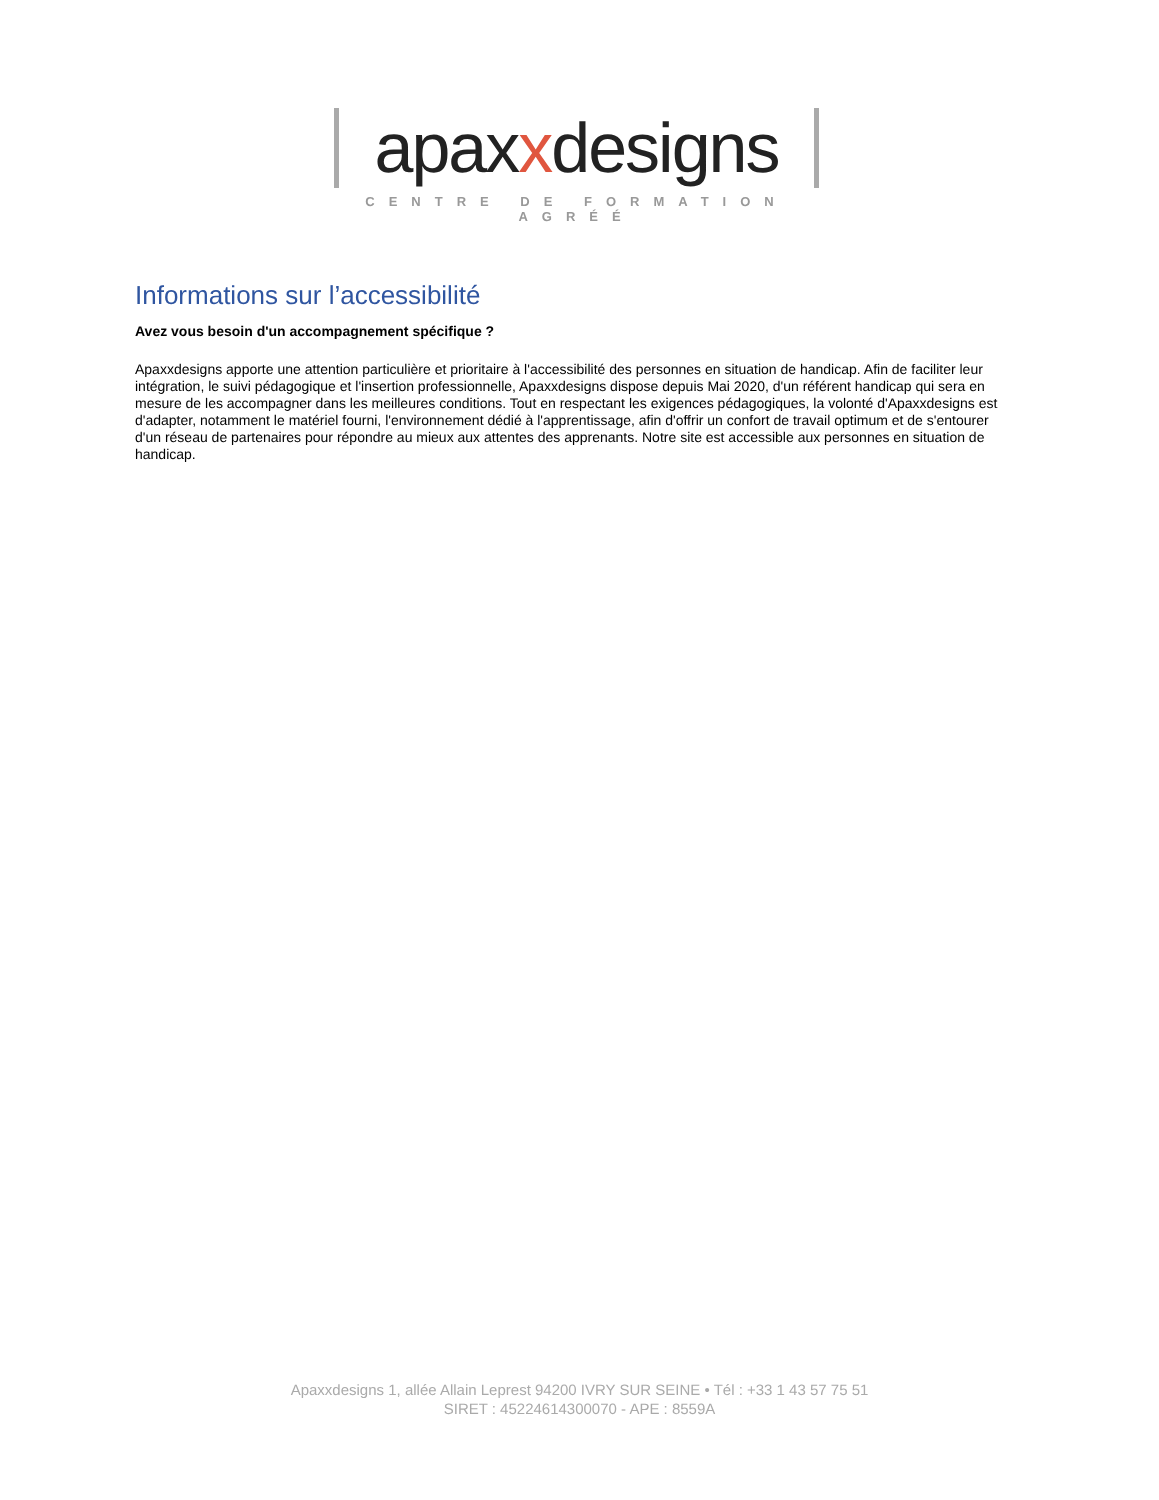apaxxdesigns
CENTRE DE FORMATION AGRÉÉ
Informations sur l’accessibilité
Avez vous besoin d'un accompagnement spécifique ?
Apaxxdesigns apporte une attention particulière et prioritaire à l'accessibilité des personnes en situation de handicap. Afin de faciliter leur intégration, le suivi pédagogique et l'insertion professionnelle, Apaxxdesigns dispose depuis Mai 2020, d'un référent handicap qui sera en mesure de les accompagner dans les meilleures conditions. Tout en respectant les exigences pédagogiques, la volonté d'Apaxxdesigns est d'adapter, notamment le matériel fourni, l'environnement dédié à l'apprentissage, afin d'offrir un confort de travail optimum et de s'entourer d'un réseau de partenaires pour répondre au mieux aux attentes des apprenants. Notre site est accessible aux personnes en situation de handicap.
Apaxxdesigns 1, allée Allain Leprest 94200 IVRY SUR SEINE • Tél : +33 1 43 57 75 51
SIRET : 45224614300070 - APE : 8559A